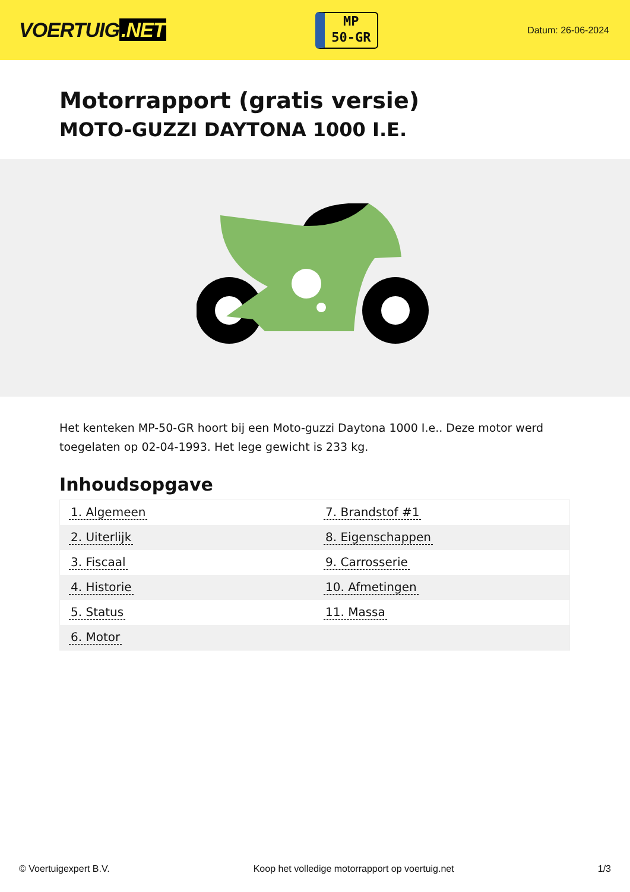VOERTUIG.NET
MP
50-GR
Datum: 26-06-2024
Motorrapport (gratis versie)
MOTO-GUZZI DAYTONA 1000 I.E.
Het kenteken MP-50-GR hoort bij een Moto-guzzi Daytona 1000 I.e.. Deze motor werd toegelaten op 02-04-1993. Het lege gewicht is 233 kg.
Inhoudsopgave
| 1. Algemeen | 7. Brandstof #1 |
| 2. Uiterlijk | 8. Eigenschappen |
| 3. Fiscaal | 9. Carrosserie |
| 4. Historie | 10. Afmetingen |
| 5. Status | 11. Massa |
| 6. Motor | |
© Voertuigexpert B.V. Koop het volledige motorrapport op voertuig.net 1/3